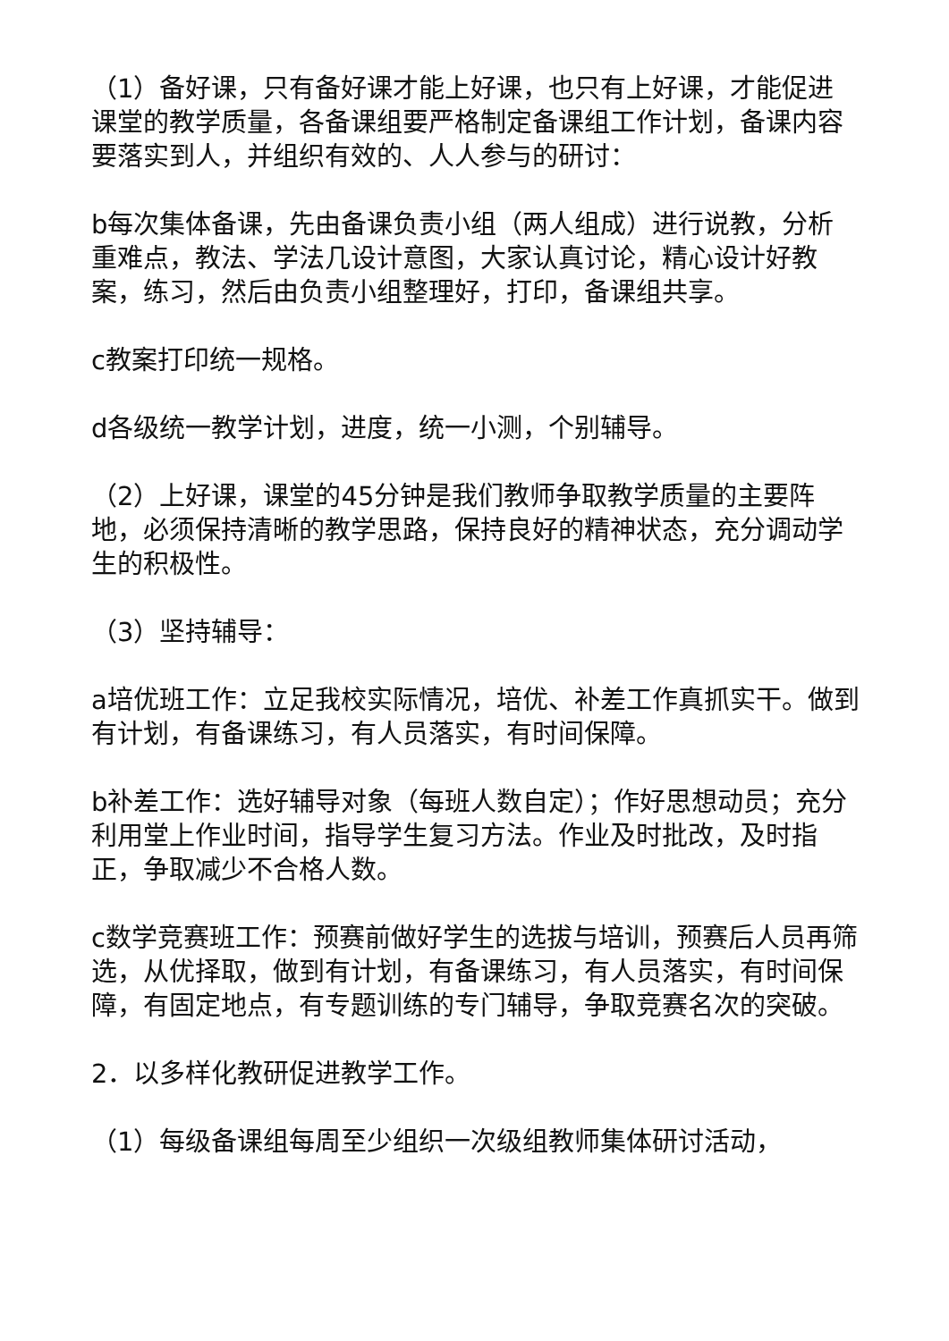（1）备好课，只有备好课才能上好课，也只有上好课，才能促进课堂的教学质量，各备课组要严格制定备课组工作计划，备课内容要落实到人，并组织有效的、人人参与的研讨：
b每次集体备课，先由备课负责小组（两人组成）进行说教，分析重难点，教法、学法几设计意图，大家认真讨论，精心设计好教案，练习，然后由负责小组整理好，打印，备课组共享。
c教案打印统一规格。
d各级统一教学计划，进度，统一小测，个别辅导。
（2）上好课，课堂的45分钟是我们教师争取教学质量的主要阵地，必须保持清晰的教学思路，保持良好的精神状态，充分调动学生的积极性。
（3）坚持辅导：
a培优班工作：立足我校实际情况，培优、补差工作真抓实干。做到有计划，有备课练习，有人员落实，有时间保障。
b补差工作：选好辅导对象（每班人数自定）；作好思想动员；充分利用堂上作业时间，指导学生复习方法。作业及时批改，及时指正，争取减少不合格人数。
c数学竞赛班工作：预赛前做好学生的选拔与培训，预赛后人员再筛选，从优择取，做到有计划，有备课练习，有人员落实，有时间保障，有固定地点，有专题训练的专门辅导，争取竞赛名次的突破。
2．以多样化教研促进教学工作。
（1）每级备课组每周至少组织一次级组教师集体研讨活动，